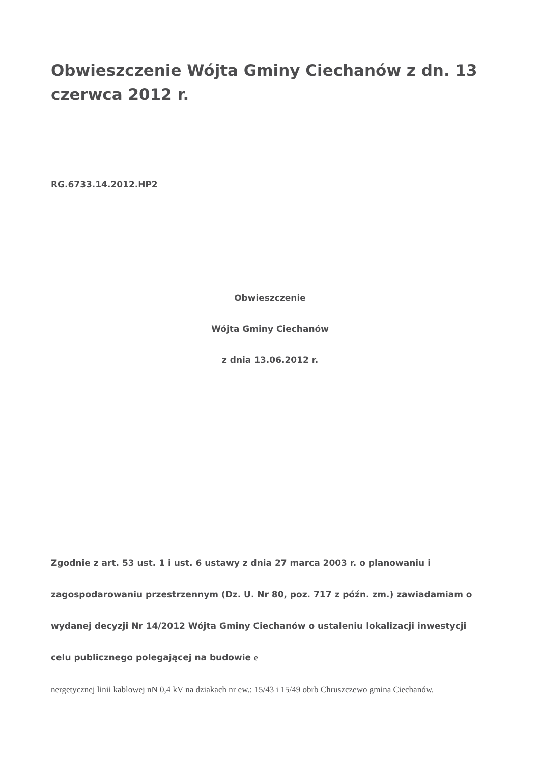Obwieszczenie Wójta Gminy Ciechanów z dn. 13 czerwca 2012 r.
RG.6733.14.2012.HP2
Obwieszczenie
Wójta Gminy Ciechanów
z dnia 13.06.2012 r.
Zgodnie z art. 53 ust. 1 i ust. 6 ustawy z dnia 27 marca 2003 r. o planowaniu i zagospodarowaniu przestrzennym (Dz. U. Nr 80, poz. 717 z późn. zm.) zawiadamiam o wydanej decyzji Nr 14/2012 Wójta Gminy Ciechanów o ustaleniu lokalizacji inwestycji celu publicznego polegającej na budowie e
nergetycznej linii kablowej nN 0,4 kV na dziakach nr ew.: 15/43 i 15/49 obrb Chruszczewo gmina Ciechanów.